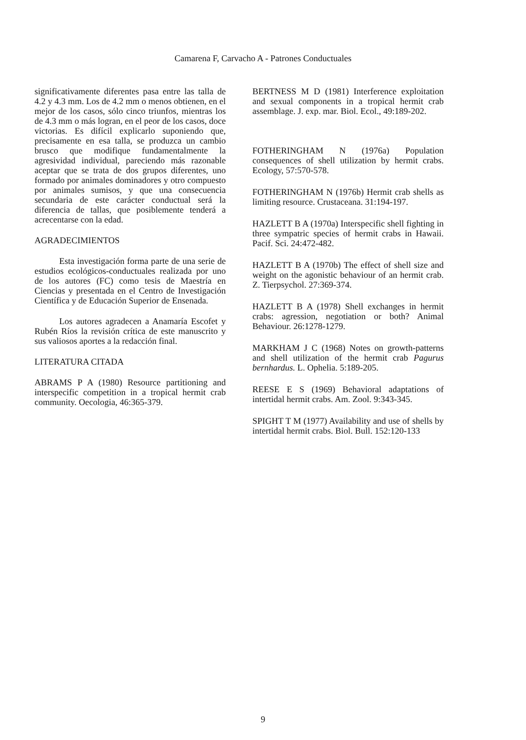Camarena F, Carvacho A - Patrones Conductuales
significativamente diferentes pasa entre las talla de 4.2 y 4.3 mm. Los de 4.2 mm o menos obtienen, en el mejor de los casos, sólo cinco triunfos, mientras los de 4.3 mm o más logran, en el peor de los casos, doce victorias. Es difícil explicarlo suponiendo que, precisamente en esa talla, se produzca un cambio brusco que modifique fundamentalmente la agresividad individual, pareciendo más razonable aceptar que se trata de dos grupos diferentes, uno formado por animales dominadores y otro compuesto por animales sumisos, y que una consecuencia secundaria de este carácter conductual será la diferencia de tallas, que posiblemente tenderá a acrecentarse con la edad.
AGRADECIMIENTOS
Esta investigación forma parte de una serie de estudios ecológicos-conductuales realizada por uno de los autores (FC) como tesis de Maestría en Ciencias y presentada en el Centro de Investigación Científica y de Educación Superior de Ensenada.
Los autores agradecen a Anamaría Escofet y Rubén Ríos la revisión crítica de este manuscrito y sus valiosos aportes a la redacción final.
LITERATURA CITADA
ABRAMS P A (1980) Resource partitioning and interspecific competition in a tropical hermit crab community. Oecologia, 46:365-379.
BERTNESS M D (1981) Interference exploitation and sexual components in a tropical hermit crab assemblage. J. exp. mar. Biol. Ecol., 49:189-202.
FOTHERINGHAM N (1976a) Population consequences of shell utilization by hermit crabs. Ecology, 57:570-578.
FOTHERINGHAM N (1976b) Hermit crab shells as limiting resource. Crustaceana. 31:194-197.
HAZLETT B A (1970a) Interspecific shell fighting in three sympatric species of hermit crabs in Hawaii. Pacif. Sci. 24:472-482.
HAZLETT B A (1970b) The effect of shell size and weight on the agonistic behaviour of an hermit crab. Z. Tierpsychol. 27:369-374.
HAZLETT B A (1978) Shell exchanges in hermit crabs: agression, negotiation or both? Animal Behaviour. 26:1278-1279.
MARKHAM J C (1968) Notes on growth-patterns and shell utilization of the hermit crab Pagurus bernhardus. L. Ophelia. 5:189-205.
REESE E S (1969) Behavioral adaptations of intertidal hermit crabs. Am. Zool. 9:343-345.
SPIGHT T M (1977) Availability and use of shells by intertidal hermit crabs. Biol. Bull. 152:120-133
9